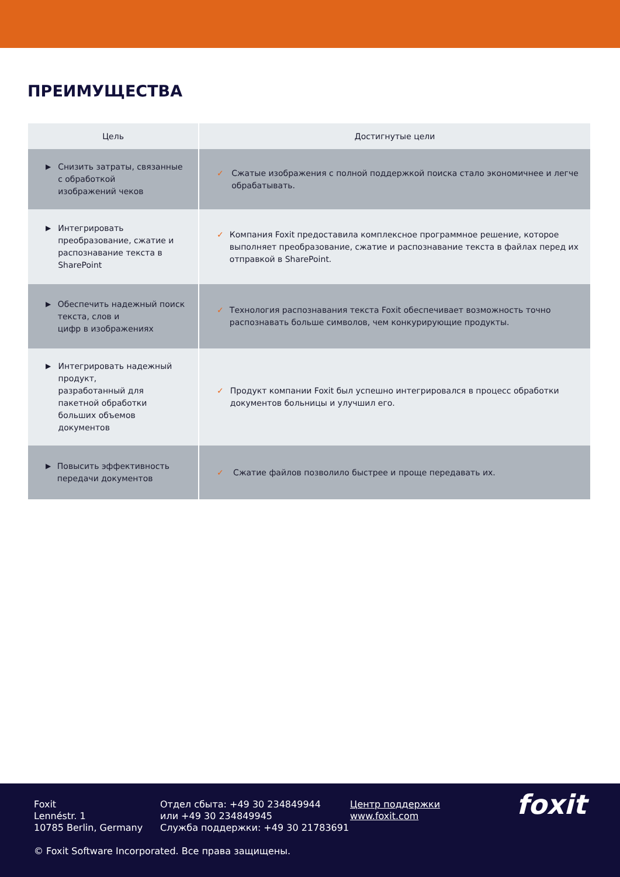ПРЕИМУЩЕСТВА
| Цель | Достигнутые цели |
| --- | --- |
| ▶ Снизить затраты, связанные с обработкой изображений чеков | ✓ Сжатые изображения с полной поддержкой поиска стало экономичнее и легче обрабатывать. |
| ▶ Интегрировать преобразование, сжатие и распознавание текста в SharePoint | ✓ Компания Foxit предоставила комплексное программное решение, которое выполняет преобразование, сжатие и распознавание текста в файлах перед их отправкой в SharePoint. |
| ▶ Обеспечить надежный поиск текста, слов и цифр в изображениях | ✓ Технология распознавания текста Foxit обеспечивает возможность точно распознавать больше символов, чем конкурирующие продукты. |
| ▶ Интегрировать надежный продукт, разработанный для пакетной обработки больших объемов документов | ✓ Продукт компании Foxit был успешно интегрировался в процесс обработки документов больницы и улучшил его. |
| ▶ Повысить эффективность передачи документов | ✓ Сжатие файлов позволило быстрее и проще передавать их. |
Foxit
Lennéstr. 1
10785 Berlin, Germany
Отдел сбыта: +49 30 234849944
или +49 30 234849945
Служба поддержки: +49 30 21783691
Центр поддержки
www.foxit.com
foxit
© Foxit Software Incorporated. Все права защищены.